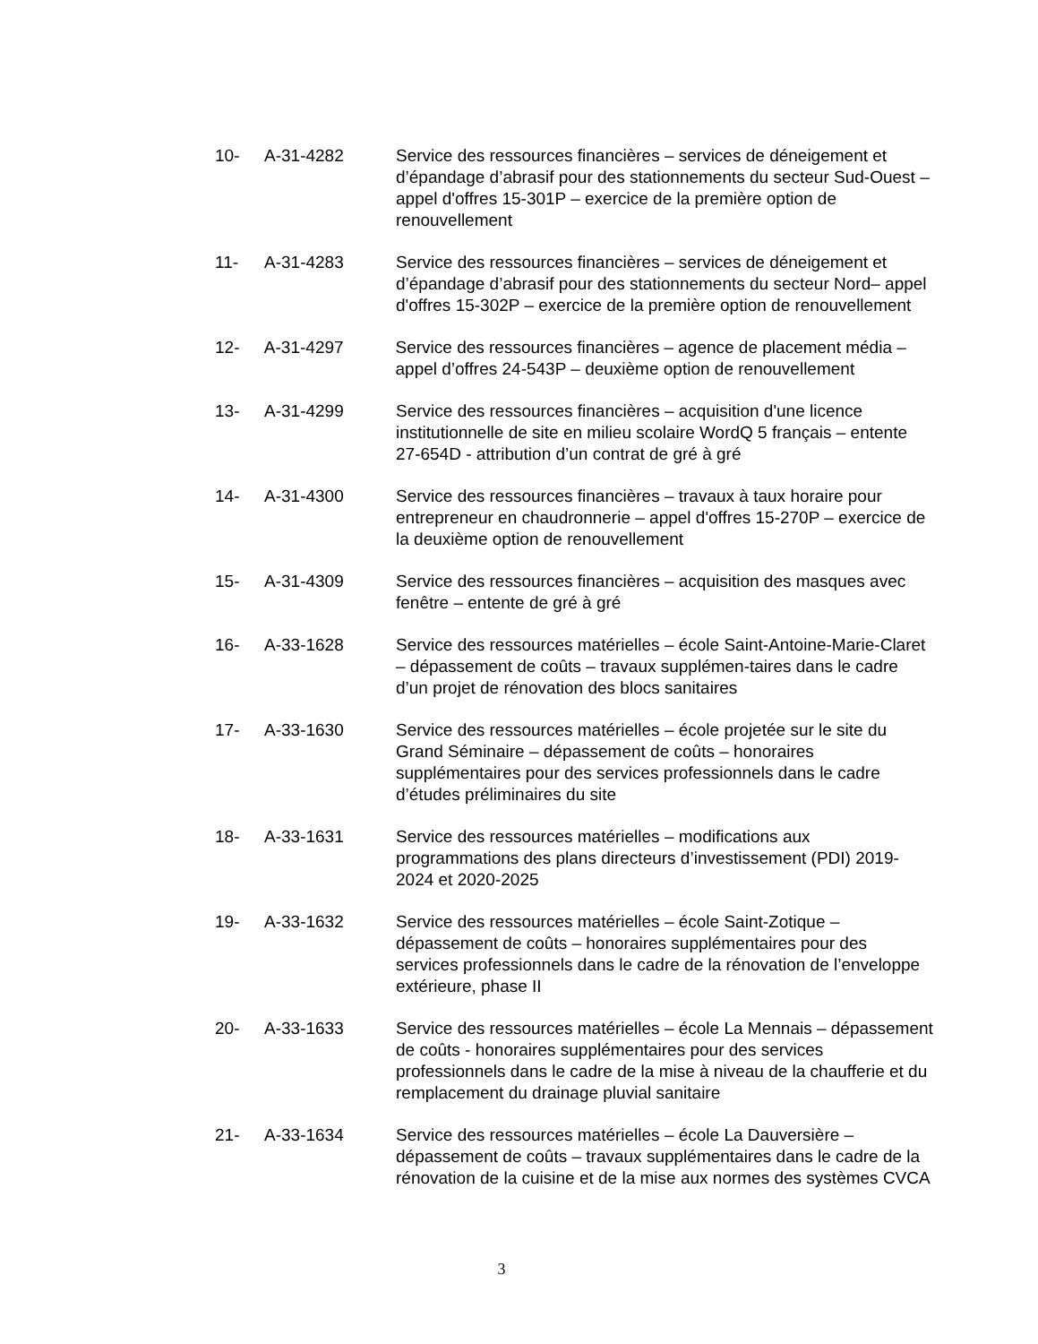10- A-31-4282 Service des ressources financières – services de déneigement et d’épandage d’abrasif pour des stationnements du secteur Sud-Ouest – appel d'offres 15-301P – exercice de la première option de renouvellement
11- A-31-4283 Service des ressources financières – services de déneigement et d’épandage d’abrasif pour des stationnements du secteur Nord– appel d'offres 15-302P – exercice de la première option de renouvellement
12- A-31-4297 Service des ressources financières – agence de placement média – appel d’offres 24-543P – deuxième option de renouvellement
13- A-31-4299 Service des ressources financières – acquisition d'une licence institutionnelle de site en milieu scolaire WordQ 5 français – entente 27-654D - attribution d’un contrat de gré à gré
14- A-31-4300 Service des ressources financières – travaux à taux horaire pour entrepreneur en chaudronnerie – appel d'offres 15-270P – exercice de la deuxième option de renouvellement
15- A-31-4309 Service des ressources financières – acquisition des masques avec fenêtre – entente de gré à gré
16- A-33-1628 Service des ressources matérielles – école Saint-Antoine-Marie-Claret – dépassement de coûts – travaux supplémen-taires dans le cadre d’un projet de rénovation des blocs sanitaires
17- A-33-1630 Service des ressources matérielles – école projetée sur le site du Grand Séminaire – dépassement de coûts – honoraires supplémentaires pour des services professionnels dans le cadre d’études préliminaires du site
18- A-33-1631 Service des ressources matérielles – modifications aux programmations des plans directeurs d’investissement (PDI) 2019-2024 et 2020-2025
19- A-33-1632 Service des ressources matérielles – école Saint-Zotique – dépassement de coûts – honoraires supplémentaires pour des services professionnels dans le cadre de la rénovation de l’enveloppe extérieure, phase II
20- A-33-1633 Service des ressources matérielles – école La Mennais – dépassement de coûts - honoraires supplémentaires pour des services professionnels dans le cadre de la mise à niveau de la chaufferie et du remplacement du drainage pluvial sanitaire
21- A-33-1634 Service des ressources matérielles – école La Dauversière – dépassement de coûts – travaux supplémentaires dans le cadre de la rénovation de la cuisine et de la mise aux normes des systèmes CVCA
3